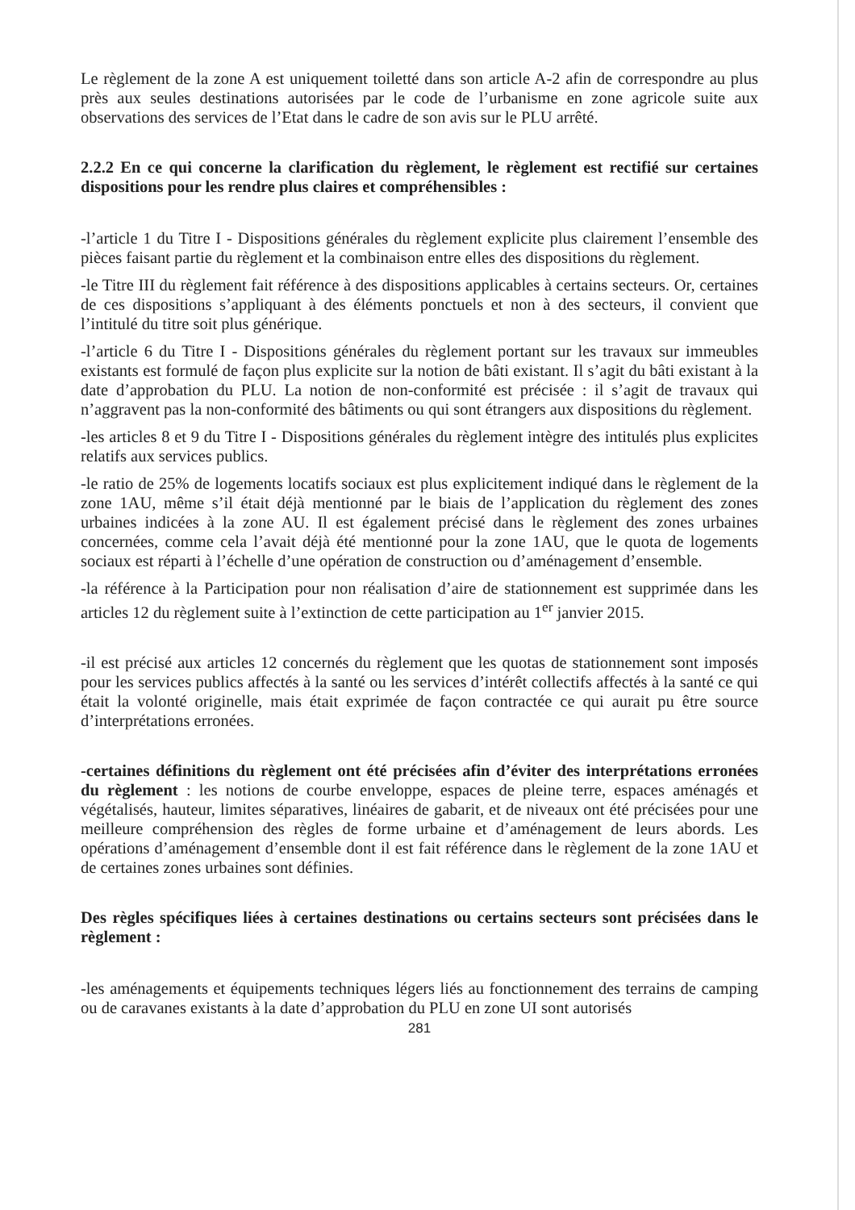Le règlement de la zone A est uniquement toiletté dans son article A-2 afin de correspondre au plus près aux seules destinations autorisées par le code de l’urbanisme en zone agricole suite aux observations des services de l’Etat dans le cadre de son avis sur le PLU arrêté.
2.2.2 En ce qui concerne la clarification du règlement, le règlement est rectifié sur certaines dispositions pour les rendre plus claires et compréhensibles :
-l’article 1 du Titre I - Dispositions générales du règlement explicite plus clairement l’ensemble des pièces faisant partie du règlement et la combinaison entre elles des dispositions du règlement.
-le Titre III du règlement fait référence à des dispositions applicables à certains secteurs. Or, certaines de ces dispositions s’appliquant à des éléments ponctuels et non à des secteurs, il convient que l’intitulé du titre soit plus générique.
-l’article 6 du Titre I - Dispositions générales du règlement portant sur les travaux sur immeubles existants est formulé de façon plus explicite sur la notion de bâti existant. Il s’agit du bâti existant à la date d’approbation du PLU. La notion de non-conformité est précisée : il s’agit de travaux qui n’aggravent pas la non-conformité des bâtiments ou qui sont étrangers aux dispositions du règlement.
-les articles 8 et 9 du Titre I - Dispositions générales du règlement intègre des intitulés plus explicites relatifs aux services publics.
-le ratio de 25% de logements locatifs sociaux est plus explicitement indiqué dans le règlement de la zone 1AU, même s’il était déjà mentionné par le biais de l’application du règlement des zones urbaines indicées à la zone AU. Il est également précisé dans le règlement des zones urbaines concernées, comme cela l’avait déjà été mentionné pour la zone 1AU, que le quota de logements sociaux est réparti à l’échelle d’une opération de construction ou d’aménagement d’ensemble.
-la référence à la Participation pour non réalisation d’aire de stationnement est supprimée dans les articles 12 du règlement suite à l’extinction de cette participation au 1<sup>er</sup> janvier 2015.
-il est précisé aux articles 12 concernés du règlement que les quotas de stationnement sont imposés pour les services publics affectés à la santé ou les services d’intérêt collectifs affectés à la santé ce qui était la volonté originelle, mais était exprimée de façon contractée ce qui aurait pu être source d’interprétations erronées.
-certaines définitions du règlement ont été précisées afin d’éviter des interprétations erronées du règlement : les notions de courbe enveloppe, espaces de pleine terre, espaces aménagés et végétalisés, hauteur, limites séparatives, linéaires de gabarit, et de niveaux ont été précisées pour une meilleure compréhension des règles de forme urbaine et d’aménagement de leurs abords. Les opérations d’aménagement d’ensemble dont il est fait référence dans le règlement de la zone 1AU et de certaines zones urbaines sont définies.
Des règles spécifiques liées à certaines destinations ou certains secteurs sont précisées dans le règlement :
-les aménagements et équipements techniques légers liés au fonctionnement des terrains de camping ou de caravanes existants à la date d’approbation du PLU en zone UI sont autorisés
281